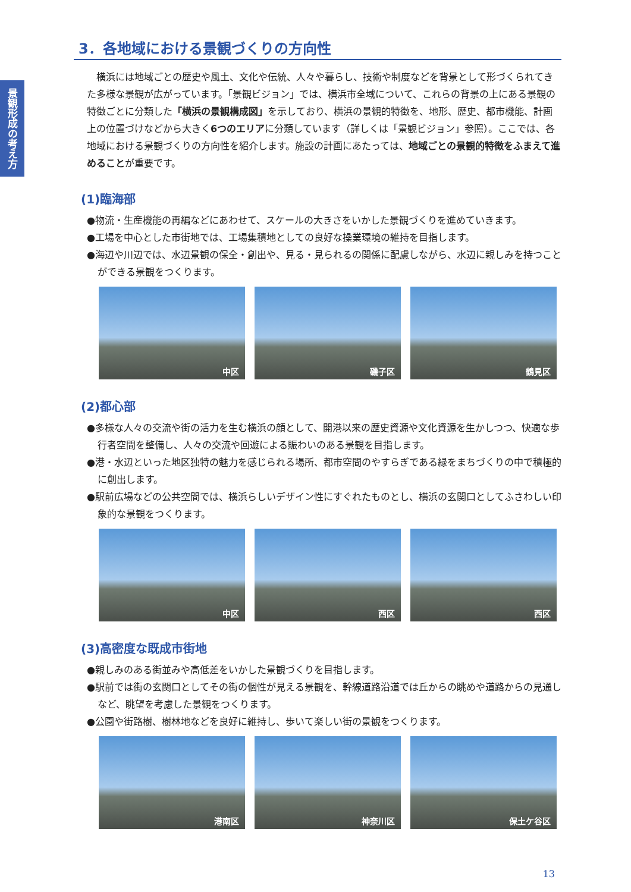景観形成の考え方
3．各地域における景観づくりの方向性
　横浜には地域ごとの歴史や風土、文化や伝統、人々や暮らし、技術や制度などを背景として形づくられてきた多様な景観が広がっています。「景観ビジョン」では、横浜市全域について、これらの背景の上にある景観の特徴ごとに分類した「横浜の景観構成図」を示しており、横浜の景観的特徴を、地形、歴史、都市機能、計画上の位置づけなどから大きく6つのエリアに分類しています（詳しくは「景観ビジョン」参照）。ここでは、各地域における景観づくりの方向性を紹介します。施設の計画にあたっては、地域ごとの景観的特徴をふまえて進めることが重要です。
(1)臨海部
●物流・生産機能の再編などにあわせて、スケールの大きさをいかした景観づくりを進めていきます。
●工場を中心とした市街地では、工場集積地としての良好な操業環境の維持を目指します。
●海辺や川辺では、水辺景観の保全・創出や、見る・見られるの関係に配慮しながら、水辺に親しみを持つことができる景観をつくります。
中区 磯子区 鶴見区
(2)都心部
●多様な人々の交流や街の活力を生む横浜の顔として、開港以来の歴史資源や文化資源を生かしつつ、快適な歩行者空間を整備し、人々の交流や回遊による賑わいのある景観を目指します。
●港・水辺といった地区独特の魅力を感じられる場所、都市空間のやすらぎである緑をまちづくりの中で積極的に創出します。
●駅前広場などの公共空間では、横浜らしいデザイン性にすぐれたものとし、横浜の玄関口としてふさわしい印象的な景観をつくります。
中区 西区 西区
(3)高密度な既成市街地
●親しみのある街並みや高低差をいかした景観づくりを目指します。
●駅前では街の玄関口としてその街の個性が見える景観を、幹線道路沿道では丘からの眺めや道路からの見通しなど、眺望を考慮した景観をつくります。
●公園や街路樹、樹林地などを良好に維持し、歩いて楽しい街の景観をつくります。
港南区 神奈川区 保土ケ谷区
13